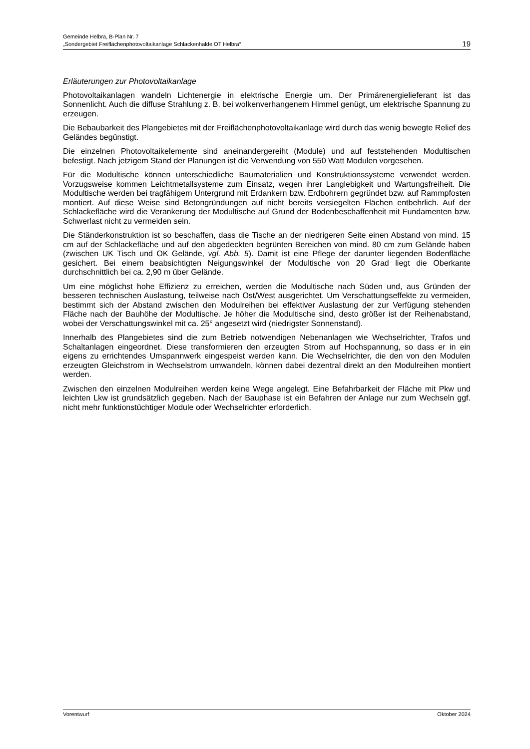Gemeinde Helbra, B-Plan Nr. 7
„Sondergebiet Freiflächenphotovoltaikanlage Schlackenhalde OT Helbra“
19
Erläuterungen zur Photovoltaikanlage
Photovoltaikanlagen wandeln Lichtenergie in elektrische Energie um. Der Primärenergielieferant ist das Sonnenlicht. Auch die diffuse Strahlung z. B. bei wolkenverhangenem Himmel genügt, um elektrische Spannung zu erzeugen.
Die Bebaubarkeit des Plangebietes mit der Freiflächenphotovoltaikanlage wird durch das wenig bewegte Relief des Geländes begünstigt.
Die einzelnen Photovoltaikelemente sind aneinandergereiht (Module) und auf feststehenden Modultischen befestigt. Nach jetzigem Stand der Planungen ist die Verwendung von 550 Watt Modulen vorgesehen.
Für die Modultische können unterschiedliche Baumaterialien und Konstruktionssysteme verwendet werden. Vorzugsweise kommen Leichtmetallsysteme zum Einsatz, wegen ihrer Langlebigkeit und Wartungsfreiheit. Die Modultische werden bei tragfähigem Untergrund mit Erdankern bzw. Erdbohrern gegründet bzw. auf Rammpfosten montiert. Auf diese Weise sind Betongründungen auf nicht bereits versiegelten Flächen entbehrlich. Auf der Schlackefläche wird die Verankerung der Modultische auf Grund der Bodenbeschaffenheit mit Fundamenten bzw. Schwerlast nicht zu vermeiden sein.
Die Ständerkonstruktion ist so beschaffen, dass die Tische an der niedrigeren Seite einen Abstand von mind. 15 cm auf der Schlackefläche und auf den abgedeckten begrünten Bereichen von mind. 80 cm zum Gelände haben (zwischen UK Tisch und OK Gelände, vgl. Abb. 5). Damit ist eine Pflege der darunter liegenden Bodenfläche gesichert. Bei einem beabsichtigten Neigungswinkel der Modultische von 20 Grad liegt die Oberkante durchschnittlich bei ca. 2,90 m über Gelände.
Um eine möglichst hohe Effizienz zu erreichen, werden die Modultische nach Süden und, aus Gründen der besseren technischen Auslastung, teilweise nach Ost/West ausgerichtet. Um Verschattungseffekte zu vermeiden, bestimmt sich der Abstand zwischen den Modulreihen bei effektiver Auslastung der zur Verfügung stehenden Fläche nach der Bauhöhe der Modultische. Je höher die Modultische sind, desto größer ist der Reihenabstand, wobei der Verschattungswinkel mit ca. 25° angesetzt wird (niedrigster Sonnenstand).
Innerhalb des Plangebietes sind die zum Betrieb notwendigen Nebenanlagen wie Wechselrichter, Trafos und Schaltanlagen eingeordnet. Diese transformieren den erzeugten Strom auf Hochspannung, so dass er in ein eigens zu errichtendes Umspannwerk eingespeist werden kann. Die Wechselrichter, die den von den Modulen erzeugten Gleichstrom in Wechselstrom umwandeln, können dabei dezentral direkt an den Modulreihen montiert werden.
Zwischen den einzelnen Modulreihen werden keine Wege angelegt. Eine Befahrbarkeit der Fläche mit Pkw und leichten Lkw ist grundsätzlich gegeben. Nach der Bauphase ist ein Befahren der Anlage nur zum Wechseln ggf. nicht mehr funktionstüchtiger Module oder Wechselrichter erforderlich.
Vorentwurf Oktober 2024